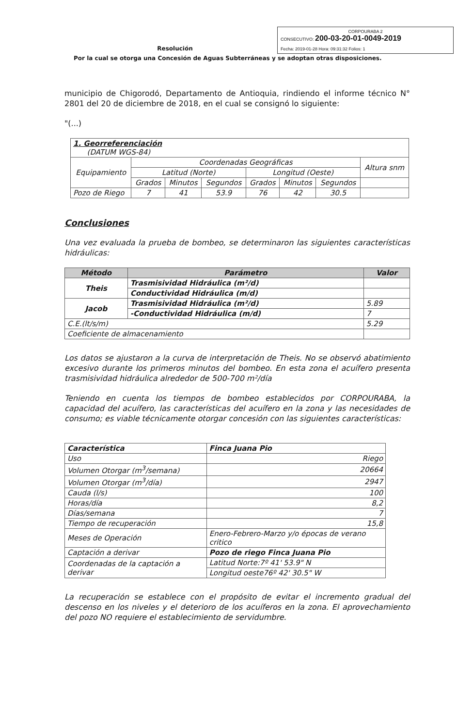Resolución
CORPOURABA 2
CONSECUTIVO: 200-03-20-01-0049-2019
Fecha: 2019-01-28 Hora: 09:31:32 Folios: 1
Por la cual se otorga una Concesión de Aguas Subterráneas y se adoptan otras disposiciones.
municipio de Chigorodó, Departamento de Antioquia, rindiendo el informe técnico N° 2801 del 20 de diciembre de 2018, en el cual se consignó lo siguiente:
"(...)
| 1. Georreferenciación (DATUM WGS-84) | | | | | | | |
| Equipamiento | Coordenadas Geográficas | | | | | | Altura snm |
| | Latitud (Norte) | | | Longitud (Oeste) | | | |
| | Grados | Minutos | Segundos | Grados | Minutos | Segundos | |
| Pozo de Riego | 7 | 41 | 53.9 | 76 | 42 | 30.5 | |
Conclusiones
Una vez evaluada la prueba de bombeo, se determinaron las siguientes características hidráulicas:
| Método | Parámetro | Valor |
| --- | --- | --- |
| Theis | Trasmisividad Hidráulica (m²/d) | |
| | Conductividad Hidráulica (m/d) | |
| Jacob | Trasmisividad Hidráulica (m²/d) | 5.89 |
| | -Conductividad Hidráulica (m/d) | 7 |
| C.E.(lt/s/m) | | 5.29 |
| Coeficiente de almacenamiento | | |
Los datos se ajustaron a la curva de interpretación de Theis. No se observó abatimiento excesivo durante los primeros minutos del bombeo. En esta zona el acuífero presenta trasmisividad hidráulica alrededor de 500-700 m²/día
Teniendo en cuenta los tiempos de bombeo establecidos por CORPOURABA, la capacidad del acuífero, las características del acuífero en la zona y las necesidades de consumo; es viable técnicamente otorgar concesión con las siguientes características:
| Característica | Finca Juana Pio |
| Uso | Riego |
| Volumen Otorgar (m<sup>3</sup>/semana) | 20664 |
| Volumen Otorgar (m<sup>3</sup>/día) | 2947 |
| Cauda (l/s) | 100 |
| Horas/día | 8,2 |
| Días/semana | 7 |
| Tiempo de recuperación | 15,8 |
| Meses de Operación | Enero-Febrero-Marzo y/o épocas de verano critico |
| Captación a derivar | Pozo de riego Finca Juana Pio |
| Coordenadas de la captación a derivar | Latitud Norte:7º 41' 53.9" N |
| | Longitud oeste76º 42' 30.5" W |
La recuperación se establece con el propósito de evitar el incremento gradual del descenso en los niveles y el deterioro de los acuíferos en la zona. El aprovechamiento del pozo NO requiere el establecimiento de servidumbre.